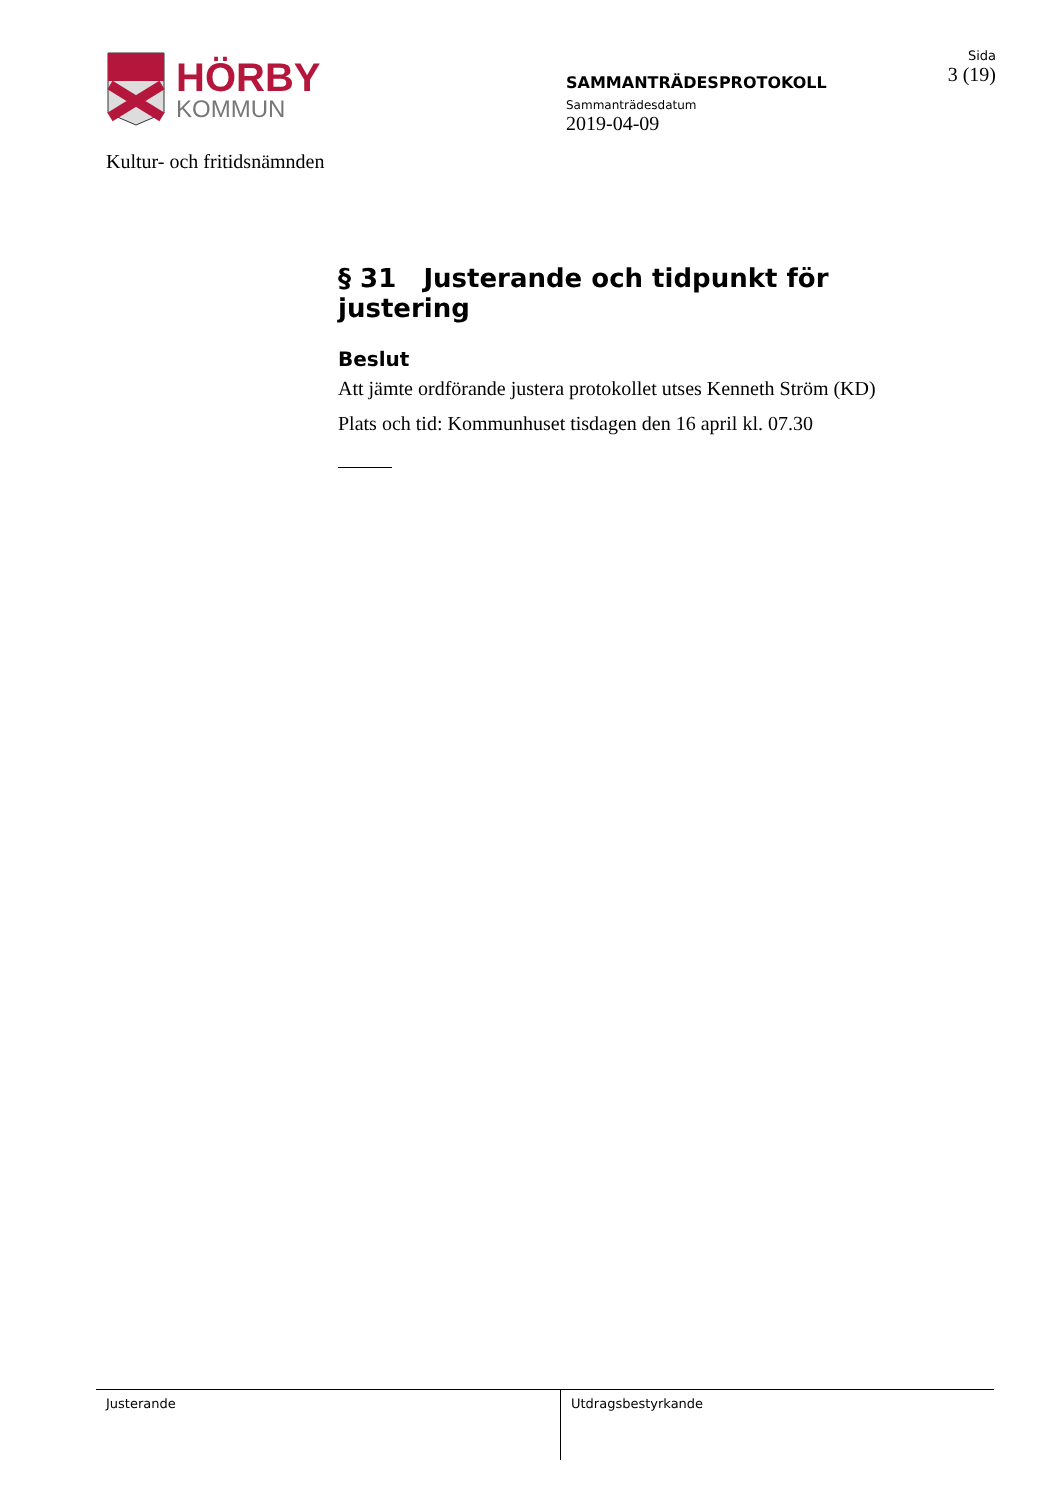HÖRBY
KOMMUN
Kultur- och fritidsnämnden
SAMMANTRÄDESPROTOKOLL
Sammanträdesdatum
2019-04-09
Sida
3 (19)
§ 31 Justerande och tidpunkt för justering
Beslut
Att jämte ordförande justera protokollet utses Kenneth Ström (KD)
Plats och tid: Kommunhuset tisdagen den 16 april kl. 07.30
Justerande Utdragsbestyrkande